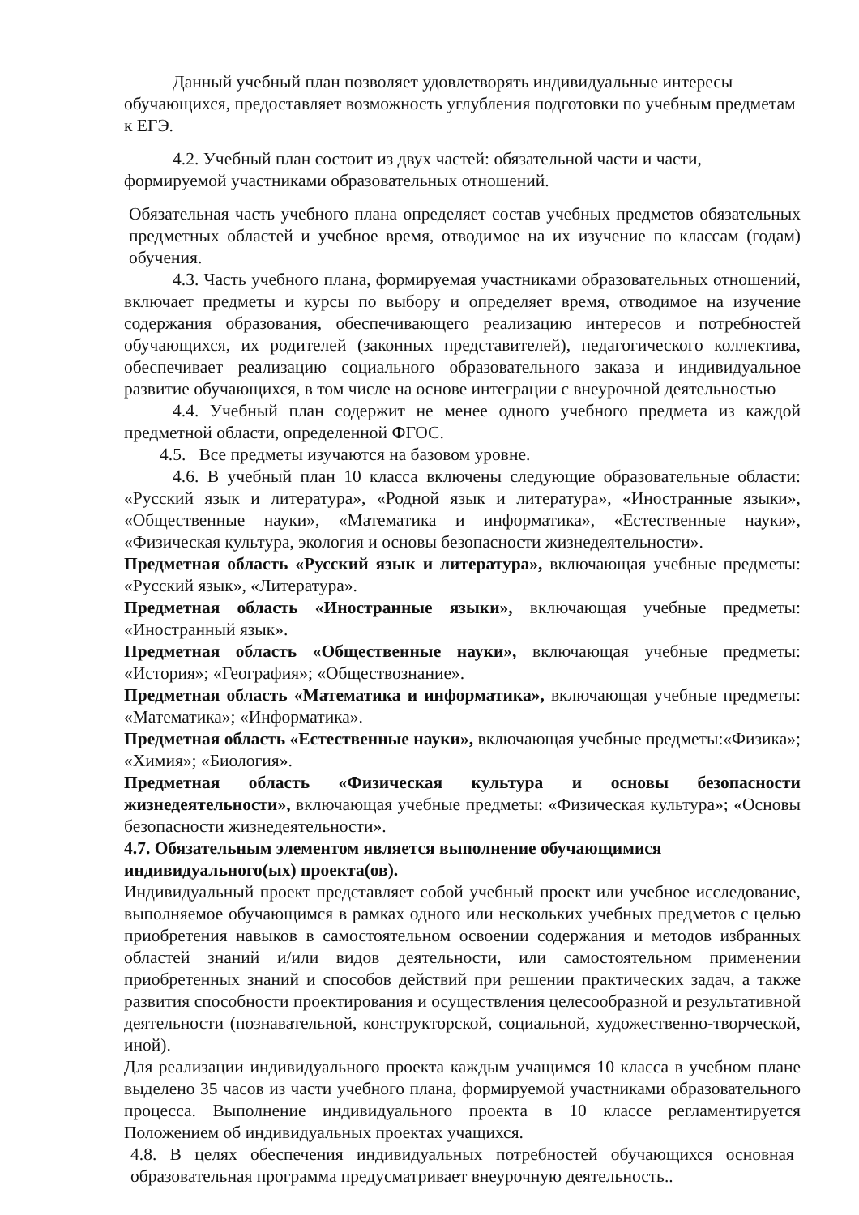Данный учебный план позволяет удовлетворять индивидуальные интересы обучающихся, предоставляет возможность углубления подготовки по учебным предметам к ЕГЭ.
4.2. Учебный план состоит из двух частей: обязательной части и части, формируемой участниками образовательных отношений.
Обязательная часть учебного плана определяет состав учебных предметов обязательных предметных областей и учебное время, отводимое на их изучение по классам (годам) обучения.
4.3. Часть учебного плана, формируемая участниками образовательных отношений, включает предметы и курсы по выбору и определяет время, отводимое на изучение содержания образования, обеспечивающего реализацию интересов и потребностей обучающихся, их родителей (законных представителей), педагогического коллектива, обеспечивает реализацию социального образовательного заказа и индивидуальное развитие обучающихся, в том числе на основе интеграции с внеурочной деятельностью
4.4. Учебный план содержит не менее одного учебного предмета из каждой предметной области, определенной ФГОС.
4.5. Все предметы изучаются на базовом уровне.
4.6. В учебный план 10 класса включены следующие образовательные области: «Русский язык и литература», «Родной язык и литература», «Иностранные языки», «Общественные науки», «Математика и информатика», «Естественные науки», «Физическая культура, экология и основы безопасности жизнедеятельности».
Предметная область «Русский язык и литература», включающая учебные предметы: «Русский язык», «Литература».
Предметная область «Иностранные языки», включающая учебные предметы: «Иностранный язык».
Предметная область «Общественные науки», включающая учебные предметы: «История»; «География»; «Обществознание».
Предметная область «Математика и информатика», включающая учебные предметы: «Математика»; «Информатика».
Предметная область «Естественные науки», включающая учебные предметы:«Физика»; «Химия»; «Биология».
Предметная область «Физическая культура и основы безопасности жизнедеятельности», включающая учебные предметы: «Физическая культура»; «Основы безопасности жизнедеятельности».
4.7. Обязательным элементом является выполнение обучающимися индивидуального(ых) проекта(ов).
Индивидуальный проект представляет собой учебный проект или учебное исследование, выполняемое обучающимся в рамках одного или нескольких учебных предметов с целью приобретения навыков в самостоятельном освоении содержания и методов избранных областей знаний и/или видов деятельности, или самостоятельном применении приобретенных знаний и способов действий при решении практических задач, а также развития способности проектирования и осуществления целесообразной и результативной деятельности (познавательной, конструкторской, социальной, художественно-творческой, иной).
Для реализации индивидуального проекта каждым учащимся 10 класса в учебном плане выделено 35 часов из части учебного плана, формируемой участниками образовательного процесса. Выполнение индивидуального проекта в 10 классе регламентируется Положением об индивидуальных проектах учащихся.
4.8. В целях обеспечения индивидуальных потребностей обучающихся основная образовательная программа предусматривает внеурочную деятельность..